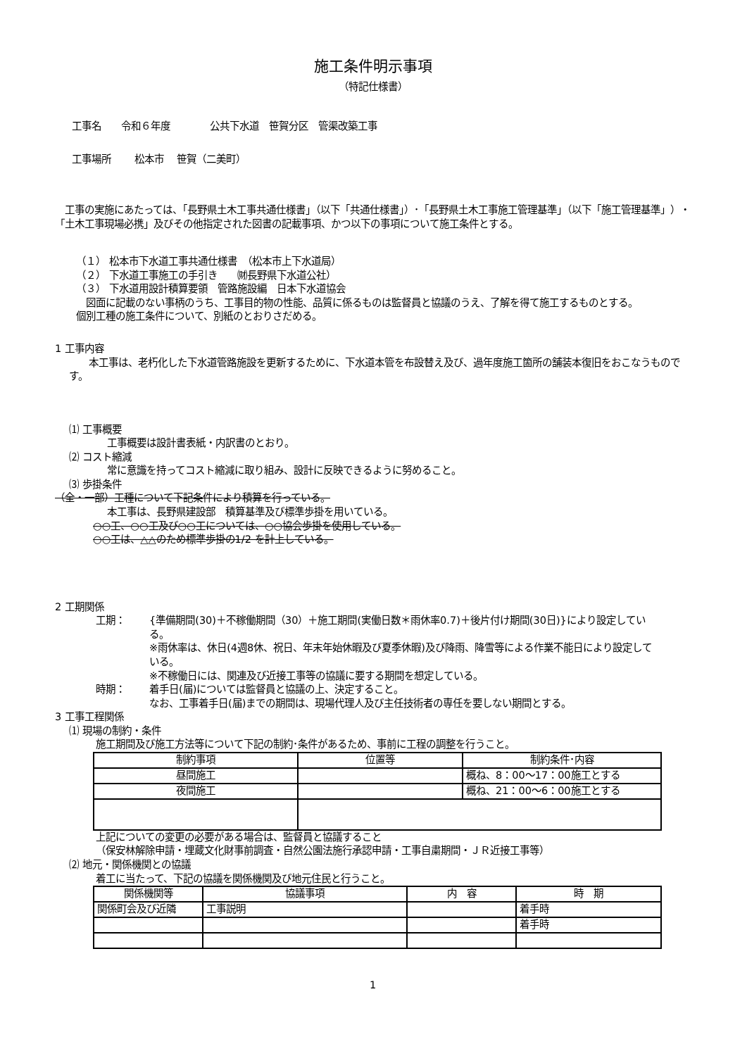施工条件明示事項
（特記仕様書）
工事名　　令和６年度　　　　公共下水道　笹賀分区　管渠改築工事
工事場所　　 松本市　 笹賀（二美町）
　工事の実施にあたっては、「長野県土木工事共通仕様書」（以下「共通仕様書」）･「長野県土木工事施工管理基準」（以下「施工管理基準」）・「土木工事現場必携」及びその他指定された図書の記載事項、かつ以下の事項について施工条件とする。
（１） 松本市下水道工事共通仕様書　（松本市上下水道局）
（２） 下水道工事施工の手引き　　㈶長野県下水道公社）
（３） 下水道用設計積算要領　管路施設編　日本下水道協会
　図面に記載のない事柄のうち、工事目的物の性能、品質に係るものは監督員と協議のうえ、了解を得て施工するものとする。
個別工種の施工条件について、別紙のとおりさだめる。
1 工事内容
　　本工事は、老朽化した下水道管路施設を更新するために、下水道本管を布設替え及び、過年度施工箇所の舗装本復旧をおこなうものです。
⑴ 工事概要
工事概要は設計書表紙・内訳書のとおり。
⑵ コスト縮減
常に意識を持ってコスト縮減に取り組み、設計に反映できるように努めること。
⑶ 歩掛条件
（全・一部）工種について下記条件により積算を行っている。
本工事は、長野県建設部　積算基準及び標準歩掛を用いている。
○○工、○○工及び○○工については、○○協会歩掛を使用している。
○○工は、△△のため標準歩掛の1/2 を計上している。
2 工期関係
工期： {準備期間(30)＋不稼働期間（30）＋施工期間(実働日数＊雨休率0.7)＋後片付け期間(30日)}により設定している。
※雨休率は、休日(4週8休、祝日、年末年始休暇及び夏季休暇)及び降雨、降雪等による作業不能日により設定している。
※不稼働日には、関連及び近接工事等の協議に要する期間を想定している。
時期： 着手日(届)については監督員と協議の上、決定すること。
なお、工事着手日(届)までの期間は、現場代理人及び主任技術者の専任を要しない期間とする。
3 工事工程関係
⑴ 現場の制約・条件
施工期間及び施工方法等について下記の制約･条件があるため、事前に工程の調整を行うこと。
| 制約事項 | 位置等 | 制約条件･内容 |
| --- | --- | --- |
| 昼間施工 | | 概ね、8：00～17：00施工とする |
| 夜間施工 | | 概ね、21：00～6：00施工とする |
上記についての変更の必要がある場合は、監督員と協議すること
（保安林解除申請・埋蔵文化財事前調査・自然公園法施行承認申請・工事自粛期間・ＪＲ近接工事等）
⑵ 地元・関係機関との協議
着工に当たって、下記の協議を関係機関及び地元住民と行うこと。
| 関係機関等 | 協議事項 | 内 容 | 時 期 |
| --- | --- | --- | --- |
| 関係町会及び近隣 | 工事説明 | | 着手時 |
| | | | 着手時 |
1